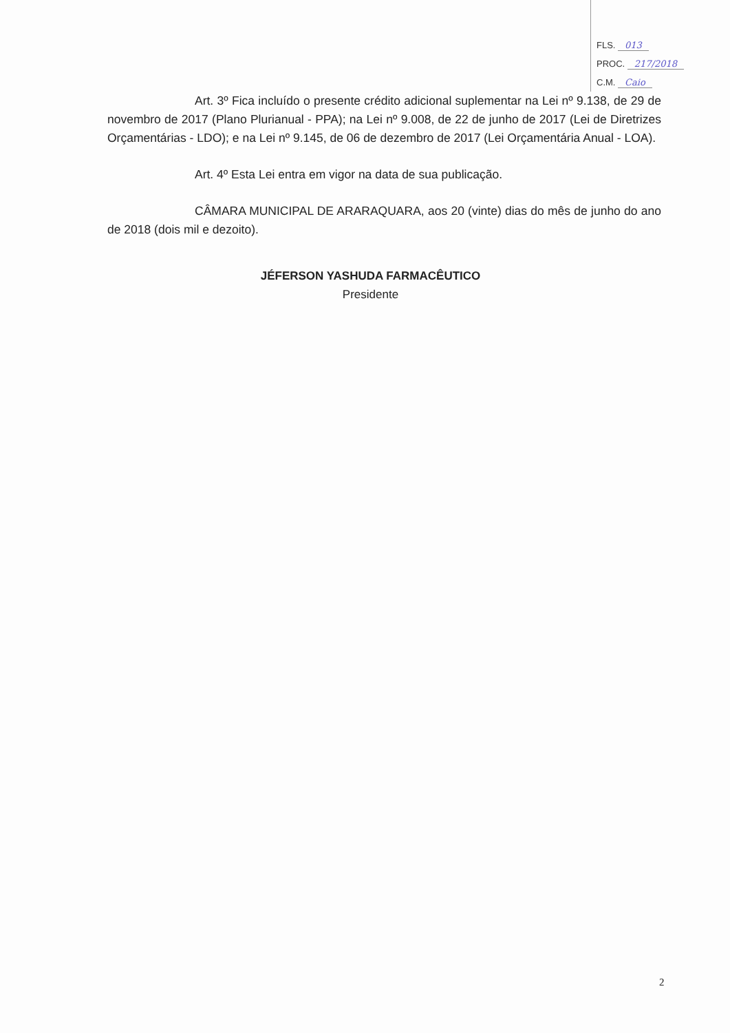FLS. 013
PROC. 217/2018
C.M. Caio
Art. 3º Fica incluído o presente crédito adicional suplementar na Lei nº 9.138, de 29 de novembro de 2017 (Plano Plurianual - PPA); na Lei nº 9.008, de 22 de junho de 2017 (Lei de Diretrizes Orçamentárias - LDO); e na Lei nº 9.145, de 06 de dezembro de 2017 (Lei Orçamentária Anual - LOA).
Art. 4º Esta Lei entra em vigor na data de sua publicação.
CÂMARA MUNICIPAL DE ARARAQUARA, aos 20 (vinte) dias do mês de junho do ano de 2018 (dois mil e dezoito).
JÉFERSON YASHUDA FARMACÊUTICO
Presidente
2